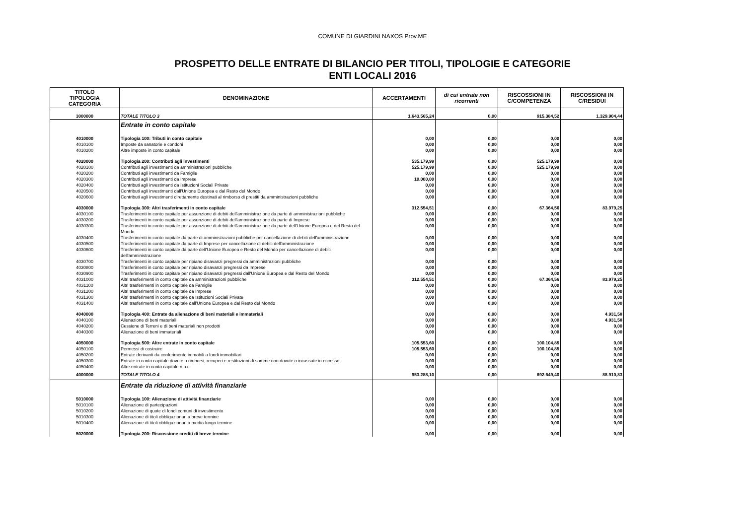COMUNE DI GIARDINI NAXOS Prov.ME
PROSPETTO DELLE ENTRATE DI BILANCIO PER TITOLI, TIPOLOGIE E CATEGORIE
ENTI LOCALI 2016
| TITOLO TIPOLOGIA CATEGORIA | DENOMINAZIONE | ACCERTAMENTI | di cui entrate non ricorrenti | RISCOSSIONI IN C/COMPETENZA | RISCOSSIONI IN C/RESIDUI |
| --- | --- | --- | --- | --- | --- |
| 3000000 | TOTALE TITOLO 3 | 1.643.565,24 | 0,00 | 915.384,52 | 1.329.904,44 |
| | Entrate in conto capitale | | | | |
| 4010000 | Tipologia 100: Tributi in conto capitale | 0,00 | 0,00 | 0,00 | 0,00 |
| 4010100 | Imposte da sanatorie e condoni | 0,00 | 0,00 | 0,00 | 0,00 |
| 4010200 | Altre imposte in conto capitale | 0,00 | 0,00 | 0,00 | 0,00 |
| 4020000 | Tipologia 200: Contributi agli investimenti | 535.179,99 | 0,00 | 525.179,99 | 0,00 |
| 4020100 | Contributi agli investimenti da amministrazioni pubbliche | 525.179,99 | 0,00 | 525.179,99 | 0,00 |
| 4020200 | Contributi agli investimenti da Famiglie | 0,00 | 0,00 | 0,00 | 0,00 |
| 4020300 | Contributi agli investimenti da Imprese | 10.000,00 | 0,00 | 0,00 | 0,00 |
| 4020400 | Contributi agli investimenti da Istituzioni Sociali Private | 0,00 | 0,00 | 0,00 | 0,00 |
| 4020500 | Contributi agli investimenti dall'Unione Europea e dal Resto del Mondo | 0,00 | 0,00 | 0,00 | 0,00 |
| 4020600 | Contributi agli investimenti direttamente destinati al rimborso di prestiti da amministrazioni pubbliche | 0,00 | 0,00 | 0,00 | 0,00 |
| 4030000 | Tipologia 300: Altri trasferimenti in conto capitale | 312.554,51 | 0,00 | 67.364,56 | 83.979,25 |
| 4030100 | Trasferimenti in conto capitale per assunzione di debiti dell'amministrazione da parte di amministrazioni pubbliche | 0,00 | 0,00 | 0,00 | 0,00 |
| 4030200 | Trasferimenti in conto capitale per assunzione di debiti dell'amministrazione da parte di Imprese | 0,00 | 0,00 | 0,00 | 0,00 |
| 4030300 | Trasferimenti in conto capitale per assunzione di debiti dell'amministrazione da parte dell'Unione Europea e del Resto del Mondo | 0,00 | 0,00 | 0,00 | 0,00 |
| 4030400 | Trasferimenti in conto capitale da parte di amministrazioni pubbliche per cancellazione di debiti dell'amministrazione | 0,00 | 0,00 | 0,00 | 0,00 |
| 4030500 | Trasferimenti in conto capitale da parte di Imprese per cancellazione di debiti dell'amministrazione | 0,00 | 0,00 | 0,00 | 0,00 |
| 4030600 | Trasferimenti in conto capitale da parte dell'Unione Europea e Resto del Mondo per cancellazione di debiti dell'amministrazione | 0,00 | 0,00 | 0,00 | 0,00 |
| 4030700 | Trasferimenti in conto capitale per ripiano disavanzi pregressi da amministrazioni pubbliche | 0,00 | 0,00 | 0,00 | 0,00 |
| 4030800 | Trasferimenti in conto capitale per ripiano disavanzi pregressi da Imprese | 0,00 | 0,00 | 0,00 | 0,00 |
| 4030900 | Trasferimenti in conto capitale per ripiano disavanzi pregressi dall'Unione Europea e dal Resto del Mondo | 0,00 | 0,00 | 0,00 | 0,00 |
| 4031000 | Altri trasferimenti in conto capitale da amministrazioni pubbliche | 312.554,51 | 0,00 | 67.364,56 | 83.979,25 |
| 4031100 | Altri trasferimenti in conto capitale da Famiglie | 0,00 | 0,00 | 0,00 | 0,00 |
| 4031200 | Altri trasferimenti in conto capitale da Imprese | 0,00 | 0,00 | 0,00 | 0,00 |
| 4031300 | Altri trasferimenti in conto capitale da Istituzioni Sociali Private | 0,00 | 0,00 | 0,00 | 0,00 |
| 4031400 | Altri trasferimenti in conto capitale dall'Unione Europea e dal Resto del Mondo | 0,00 | 0,00 | 0,00 | 0,00 |
| 4040000 | Tipologia 400: Entrate da alienazione di beni materiali e immateriali | 0,00 | 0,00 | 0,00 | 4.931,58 |
| 4040100 | Alienazione di beni materiali | 0,00 | 0,00 | 0,00 | 4.931,58 |
| 4040200 | Cessione di Terreni e di beni materiali non prodotti | 0,00 | 0,00 | 0,00 | 0,00 |
| 4040300 | Alienazione di beni immateriali | 0,00 | 0,00 | 0,00 | 0,00 |
| 4050000 | Tipologia 500: Altre entrate in conto capitale | 105.553,60 | 0,00 | 100.104,85 | 0,00 |
| 4050100 | Permessi di costruire | 105.553,60 | 0,00 | 100.104,85 | 0,00 |
| 4050200 | Entrate derivanti da conferimento immobili a fondi immobiliari | 0,00 | 0,00 | 0,00 | 0,00 |
| 4050300 | Entrate in conto capitale dovute a rimborsi, recuperi e restituzioni di somme non dovute o incassate in eccesso | 0,00 | 0,00 | 0,00 | 0,00 |
| 4050400 | Altre entrate in conto capitale n.a.c. | 0,00 | 0,00 | 0,00 | 0,00 |
| 4000000 | TOTALE TITOLO 4 | 953.288,10 | 0,00 | 692.649,40 | 88.910,83 |
| | Entrate da riduzione di attività finanziarie | | | | |
| 5010000 | Tipologia 100: Alienazione di attività finanziarie | 0,00 | 0,00 | 0,00 | 0,00 |
| 5010100 | Alienazione di partecipazioni | 0,00 | 0,00 | 0,00 | 0,00 |
| 5010200 | Alienazione di quote di fondi comuni di investimento | 0,00 | 0,00 | 0,00 | 0,00 |
| 5010300 | Alienazione di titoli obbligazionari a breve termine | 0,00 | 0,00 | 0,00 | 0,00 |
| 5010400 | Alienazione di titoli obbligazionari a medio-lungo termine | 0,00 | 0,00 | 0,00 | 0,00 |
| 5020000 | Tipologia 200: Riscossione crediti di breve termine | 0,00 | 0,00 | 0,00 | 0,00 |